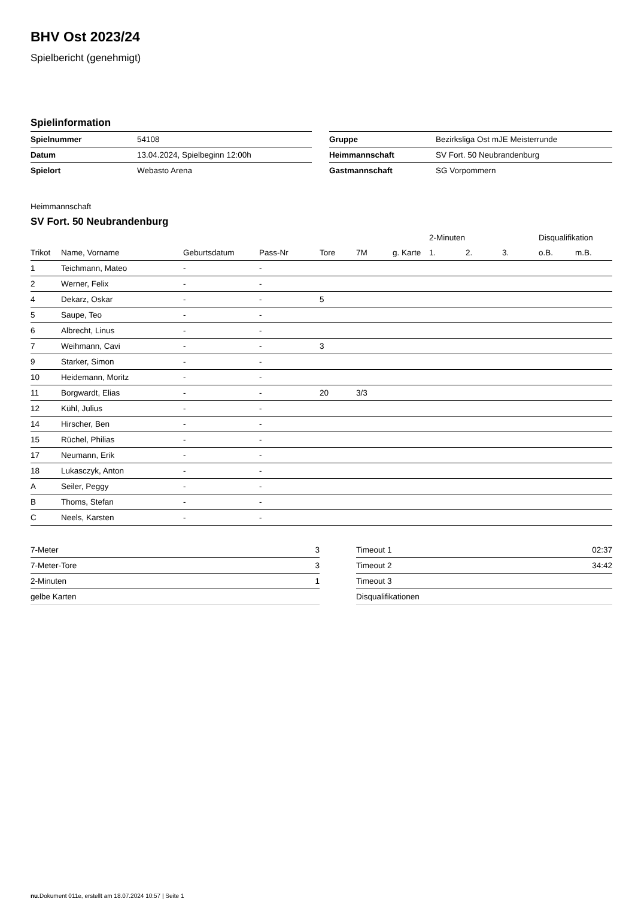BHV Ost 2023/24
Spielbericht (genehmigt)
Spielinformation
| Spielnummer | 54108 |
| Datum | 13.04.2024, Spielbeginn 12:00h |
| Spielort | Webasto Arena |
| Gruppe | Bezirksliga Ost mJE Meisterrunde |
| Heimmannschaft | SV Fort. 50 Neubrandenburg |
| Gastmannschaft | SG Vorpommern |
Heimmannschaft
SV Fort. 50 Neubrandenburg
| | | | | | | | 2-Minuten | | | Disqualifikation | |
| --- | --- | --- | --- | --- | --- | --- | --- | --- | --- | --- | --- |
| Trikot | Name, Vorname | Geburtsdatum | Pass-Nr | Tore | 7M | g. Karte | 1. | 2. | 3. | o.B. | m.B. |
| 1 | Teichmann, Mateo | - | - | | | | | | | | |
| 2 | Werner, Felix | - | - | | | | | | | | |
| 4 | Dekarz, Oskar | - | - | 5 | | | | | | | |
| 5 | Saupe, Teo | - | - | | | | | | | | |
| 6 | Albrecht, Linus | - | - | | | | | | | | |
| 7 | Weihmann, Cavi | - | - | 3 | | | | | | | |
| 9 | Starker, Simon | - | - | | | | | | | | |
| 10 | Heidemann, Moritz | - | - | | | | | | | | |
| 11 | Borgwardt, Elias | - | - | 20 | 3/3 | | | | | | |
| 12 | Kühl, Julius | - | - | | | | | | | | |
| 14 | Hirscher, Ben | - | - | | | | | | | | |
| 15 | Rüchel, Philias | - | - | | | | | | | | |
| 17 | Neumann, Erik | - | - | | | | | | | | |
| 18 | Lukasczyk, Anton | - | - | | | | | | | | |
| A | Seiler, Peggy | - | - | | | | | | | | |
| B | Thoms, Stefan | - | - | | | | | | | | |
| C | Neels, Karsten | - | - | | | | | | | | |
| 7-Meter | 3 |
| 7-Meter-Tore | 3 |
| 2-Minuten | 1 |
| gelbe Karten | |
| Timeout 1 | 02:37 |
| Timeout 2 | 34:42 |
| Timeout 3 | |
| Disqualifikationen | |
nu.Dokument 011e, erstellt am 18.07.2024 10:57 | Seite 1